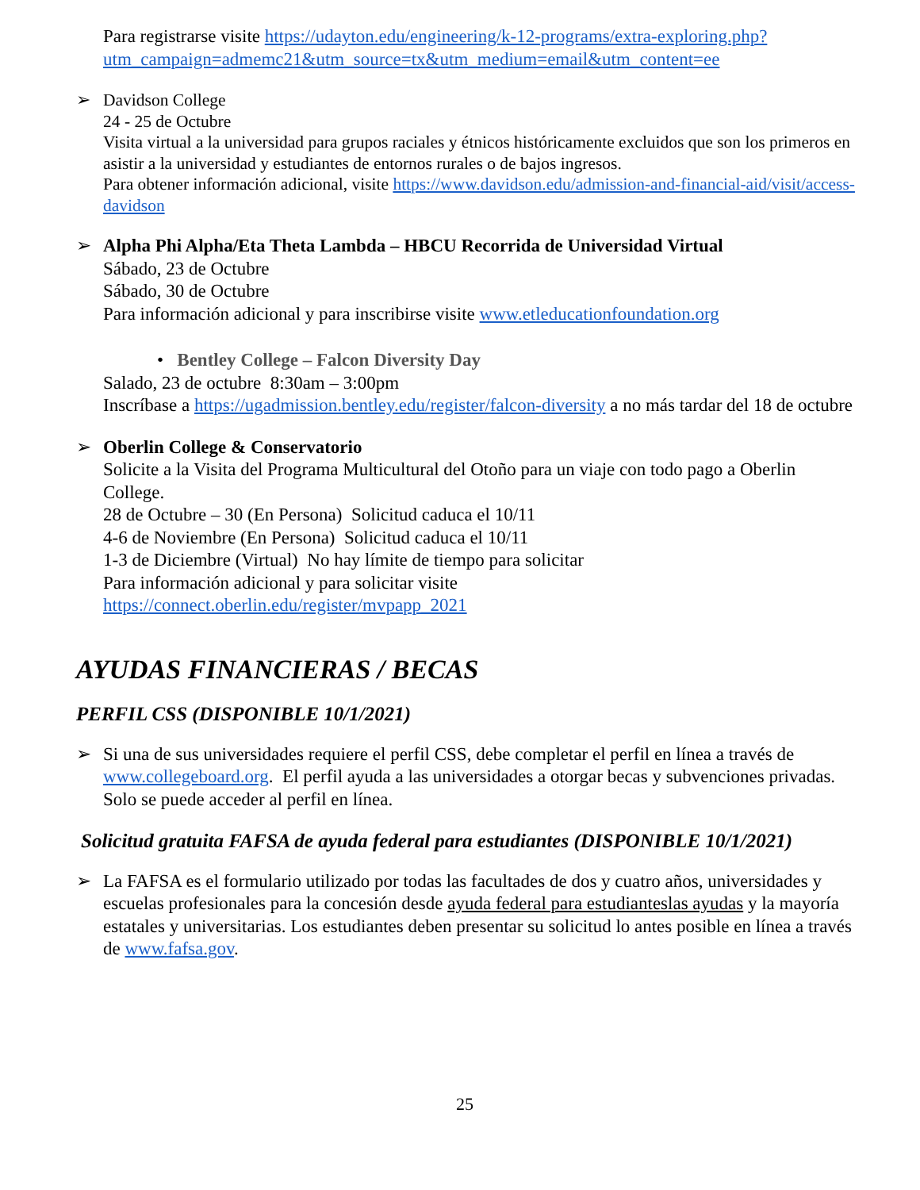Para registrarse visite https://udayton.edu/engineering/k-12-programs/extra-exploring.php?utm_campaign=admemc21&utm_source=tx&utm_medium=email&utm_content=ee
➢ Davidson College
24 - 25 de Octubre
Visita virtual a la universidad para grupos raciales y étnicos históricamente excluidos que son los primeros en asistir a la universidad y estudiantes de entornos rurales o de bajos ingresos.
Para obtener información adicional, visite https://www.davidson.edu/admission-and-financial-aid/visit/access-davidson
➢ Alpha Phi Alpha/Eta Theta Lambda – HBCU Recorrida de Universidad Virtual
Sábado, 23 de Octubre
Sábado, 30 de Octubre
Para información adicional y para inscribirse visite www.etleducationfoundation.org
• Bentley College – Falcon Diversity Day
Salado, 23 de octubre 8:30am – 3:00pm
Inscríbase a https://ugadmission.bentley.edu/register/falcon-diversity a no más tardar del 18 de octubre
➢ Oberlin College & Conservatorio
Solicite a la Visita del Programa Multicultural del Otoño para un viaje con todo pago a Oberlin College.
28 de Octubre – 30 (En Persona) Solicitud caduca el 10/11
4-6 de Noviembre (En Persona) Solicitud caduca el 10/11
1-3 de Diciembre (Virtual) No hay límite de tiempo para solicitar
Para información adicional y para solicitar visite
https://connect.oberlin.edu/register/mvpapp_2021
AYUDAS FINANCIERAS / BECAS
PERFIL CSS (DISPONIBLE 10/1/2021)
➢ Si una de sus universidades requiere el perfil CSS, debe completar el perfil en línea a través de www.collegeboard.org. El perfil ayuda a las universidades a otorgar becas y subvenciones privadas. Solo se puede acceder al perfil en línea.
Solicitud gratuita FAFSA de ayuda federal para estudiantes (DISPONIBLE 10/1/2021)
➢ La FAFSA es el formulario utilizado por todas las facultades de dos y cuatro años, universidades y escuelas profesionales para la concesión desde ayuda federal para estudianteslas ayudas y la mayoría estatales y universitarias. Los estudiantes deben presentar su solicitud lo antes posible en línea a través de www.fafsa.gov.
25